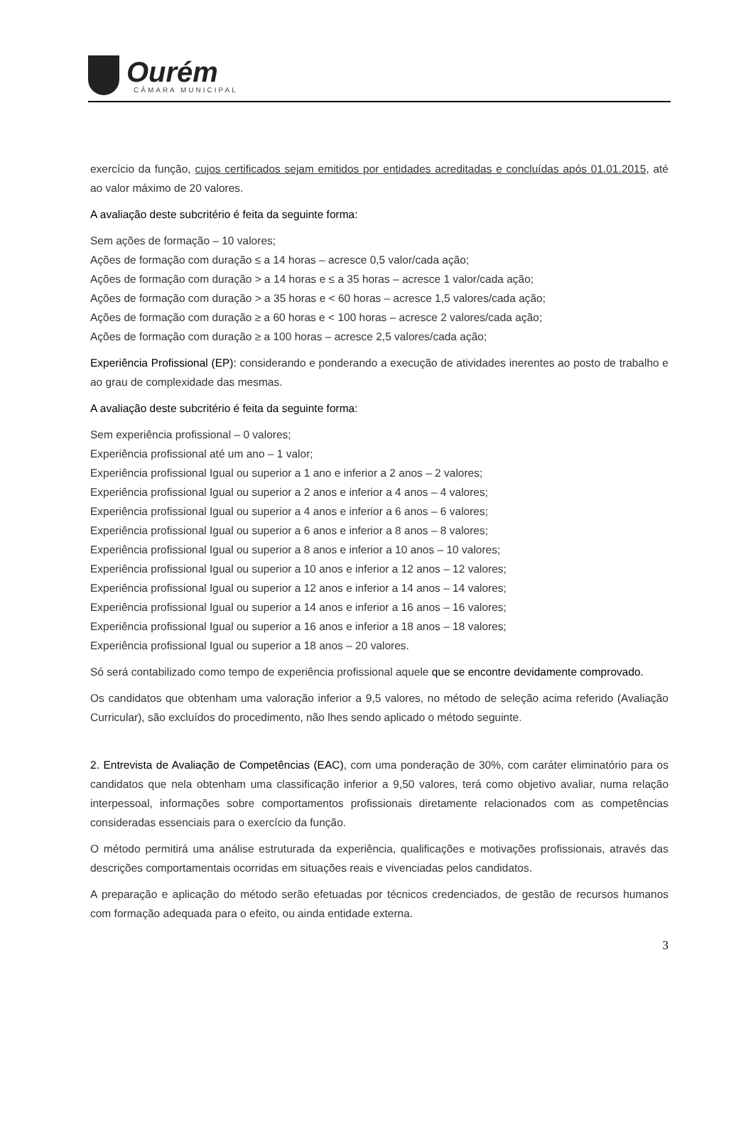Ourém
CÂMARA MUNICIPAL
exercício da função, cujos certificados sejam emitidos por entidades acreditadas e concluídas após 01.01.2015, até ao valor máximo de 20 valores.
A avaliação deste subcritério é feita da seguinte forma:
Sem ações de formação – 10 valores;
Ações de formação com duração ≤ a 14 horas – acresce 0,5 valor/cada ação;
Ações de formação com duração > a 14 horas e ≤ a 35 horas – acresce 1 valor/cada ação;
Ações de formação com duração > a 35 horas e < 60 horas – acresce 1,5 valores/cada ação;
Ações de formação com duração ≥ a 60 horas e < 100 horas – acresce 2 valores/cada ação;
Ações de formação com duração ≥ a 100 horas – acresce 2,5 valores/cada ação;
Experiência Profissional (EP): considerando e ponderando a execução de atividades inerentes ao posto de trabalho e ao grau de complexidade das mesmas.
A avaliação deste subcritério é feita da seguinte forma:
Sem experiência profissional – 0 valores;
Experiência profissional até um ano – 1 valor;
Experiência profissional Igual ou superior a 1 ano e inferior a 2 anos – 2 valores;
Experiência profissional Igual ou superior a 2 anos e inferior a 4 anos – 4 valores;
Experiência profissional Igual ou superior a 4 anos e inferior a 6 anos – 6 valores;
Experiência profissional Igual ou superior a 6 anos e inferior a 8 anos – 8 valores;
Experiência profissional Igual ou superior a 8 anos e inferior a 10 anos – 10 valores;
Experiência profissional Igual ou superior a 10 anos e inferior a 12 anos – 12 valores;
Experiência profissional Igual ou superior a 12 anos e inferior a 14 anos – 14 valores;
Experiência profissional Igual ou superior a 14 anos e inferior a 16 anos – 16 valores;
Experiência profissional Igual ou superior a 16 anos e inferior a 18 anos – 18 valores;
Experiência profissional Igual ou superior a 18 anos – 20 valores.
Só será contabilizado como tempo de experiência profissional aquele que se encontre devidamente comprovado.
Os candidatos que obtenham uma valoração inferior a 9,5 valores, no método de seleção acima referido (Avaliação Curricular), são excluídos do procedimento, não lhes sendo aplicado o método seguinte.
2. Entrevista de Avaliação de Competências (EAC), com uma ponderação de 30%, com caráter eliminatório para os candidatos que nela obtenham uma classificação inferior a 9,50 valores, terá como objetivo avaliar, numa relação interpessoal, informações sobre comportamentos profissionais diretamente relacionados com as competências consideradas essenciais para o exercício da função.
O método permitirá uma análise estruturada da experiência, qualificações e motivações profissionais, através das descrições comportamentais ocorridas em situações reais e vivenciadas pelos candidatos.
A preparação e aplicação do método serão efetuadas por técnicos credenciados, de gestão de recursos humanos com formação adequada para o efeito, ou ainda entidade externa.
3